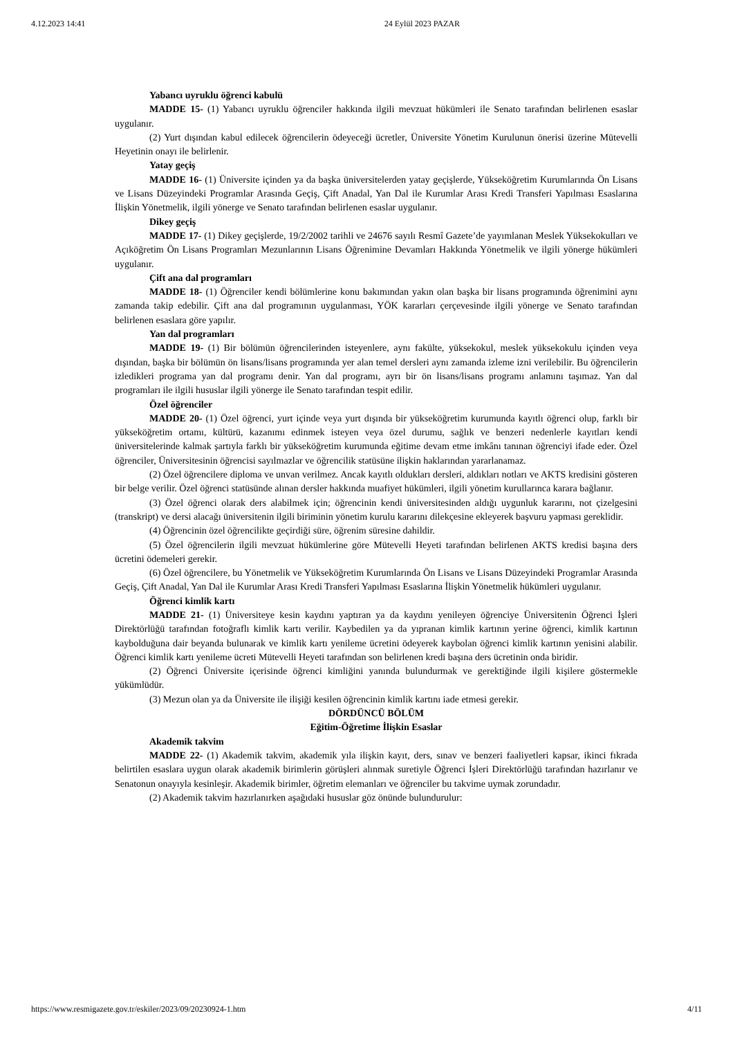4.12.2023 14:41 24 Eylül 2023 PAZAR
Yabancı uyruklu öğrenci kabulü
MADDE 15- (1) Yabancı uyruklu öğrenciler hakkında ilgili mevzuat hükümleri ile Senato tarafından belirlenen esaslar uygulanır.
(2) Yurt dışından kabul edilecek öğrencilerin ödeyeceği ücretler, Üniversite Yönetim Kurulunun önerisi üzerine Mütevelli Heyetinin onayı ile belirlenir.
Yatay geçiş
MADDE 16- (1) Üniversite içinden ya da başka üniversitelerden yatay geçişlerde, Yükseköğretim Kurumlarında Ön Lisans ve Lisans Düzeyindeki Programlar Arasında Geçiş, Çift Anadal, Yan Dal ile Kurumlar Arası Kredi Transferi Yapılması Esaslarına İlişkin Yönetmelik, ilgili yönerge ve Senato tarafından belirlenen esaslar uygulanır.
Dikey geçiş
MADDE 17- (1) Dikey geçişlerde, 19/2/2002 tarihli ve 24676 sayılı Resmî Gazete’de yayımlanan Meslek Yüksekokulları ve Açıköğretim Ön Lisans Programları Mezunlarının Lisans Öğrenimine Devamları Hakkında Yönetmelik ve ilgili yönerge hükümleri uygulanır.
Çift ana dal programları
MADDE 18- (1) Öğrenciler kendi bölümlerine konu bakımından yakın olan başka bir lisans programında öğrenimini aynı zamanda takip edebilir. Çift ana dal programının uygulanması, YÖK kararları çerçevesinde ilgili yönerge ve Senato tarafından belirlenen esaslara göre yapılır.
Yan dal programları
MADDE 19- (1) Bir bölümün öğrencilerinden isteyenlere, aynı fakülte, yüksekokul, meslek yüksekokulu içinden veya dışından, başka bir bölümün ön lisans/lisans programında yer alan temel dersleri aynı zamanda izleme izni verilebilir. Bu öğrencilerin izledikleri programa yan dal programı denir. Yan dal programı, ayrı bir ön lisans/lisans programı anlamını taşımaz. Yan dal programları ile ilgili hususlar ilgili yönerge ile Senato tarafından tespit edilir.
Özel öğrenciler
MADDE 20- (1) Özel öğrenci, yurt içinde veya yurt dışında bir yükseköğretim kurumunda kayıtlı öğrenci olup, farklı bir yükseköğretim ortamı, kültürü, kazanımı edinmek isteyen veya özel durumu, sağlık ve benzeri nedenlerle kayıtları kendi üniversitelerinde kalmak şartıyla farklı bir yükseköğretim kurumunda eğitime devam etme imkânı tanınan öğrenciyi ifade eder. Özel öğrenciler, Üniversitesinin öğrencisi sayılmazlar ve öğrencilik statüsüne ilişkin haklarından yararlanamaz.
(2) Özel öğrencilere diploma ve unvan verilmez. Ancak kayıtlı oldukları dersleri, aldıkları notları ve AKTS kredisini gösteren bir belge verilir. Özel öğrenci statüsünde alınan dersler hakkında muafiyet hükümleri, ilgili yönetim kurullarınca karara bağlanır.
(3) Özel öğrenci olarak ders alabilmek için; öğrencinin kendi üniversitesinden aldığı uygunluk kararını, not çizelgesini (transkript) ve dersi alacağı üniversitenin ilgili biriminin yönetim kurulu kararını dilekçesine ekleyerek başvuru yapması gereklidir.
(4) Öğrencinin özel öğrencilikte geçirdiği süre, öğrenim süresine dahildir.
(5) Özel öğrencilerin ilgili mevzuat hükümlerine göre Mütevelli Heyeti tarafından belirlenen AKTS kredisi başına ders ücretini ödemeleri gerekir.
(6) Özel öğrencilere, bu Yönetmelik ve Yükseköğretim Kurumlarında Ön Lisans ve Lisans Düzeyindeki Programlar Arasında Geçiş, Çift Anadal, Yan Dal ile Kurumlar Arası Kredi Transferi Yapılması Esaslarına İlişkin Yönetmelik hükümleri uygulanır.
Öğrenci kimlik kartı
MADDE 21- (1) Üniversiteye kesin kaydını yaptıran ya da kaydını yenileyen öğrenciye Üniversitenin Öğrenci İşleri Direktörlüğü tarafından fotoğraflı kimlik kartı verilir. Kaybedilen ya da yıpranan kimlik kartının yerine öğrenci, kimlik kartının kaybolduğuna dair beyanda bulunarak ve kimlik kartı yenileme ücretini ödeyerek kaybolan öğrenci kimlik kartının yenisini alabilir. Öğrenci kimlik kartı yenileme ücreti Mütevelli Heyeti tarafından son belirlenen kredi başına ders ücretinin onda biridir.
(2) Öğrenci Üniversite içerisinde öğrenci kimliğini yanında bulundurmak ve gerektiğinde ilgili kişilere göstermekle yükümlüdür.
(3) Mezun olan ya da Üniversite ile ilişiği kesilen öğrencinin kimlik kartını iade etmesi gerekir.
DÖRDÜNCÜ BÖLÜM
Eğitim-Öğretime İlişkin Esaslar
Akademik takvim
MADDE 22- (1) Akademik takvim, akademik yıla ilişkin kayıt, ders, sınav ve benzeri faaliyetleri kapsar, ikinci fıkrada belirtilen esaslara uygun olarak akademik birimlerin görüşleri alınmak suretiyle Öğrenci İşleri Direktörlüğü tarafından hazırlanır ve Senatonun onayıyla kesinleşir. Akademik birimler, öğretim elemanları ve öğrenciler bu takvime uymak zorundadır.
(2) Akademik takvim hazırlanırken aşağıdaki hususlar göz önünde bulundurulur:
https://www.resmigazete.gov.tr/eskiler/2023/09/20230924-1.htm 4/11